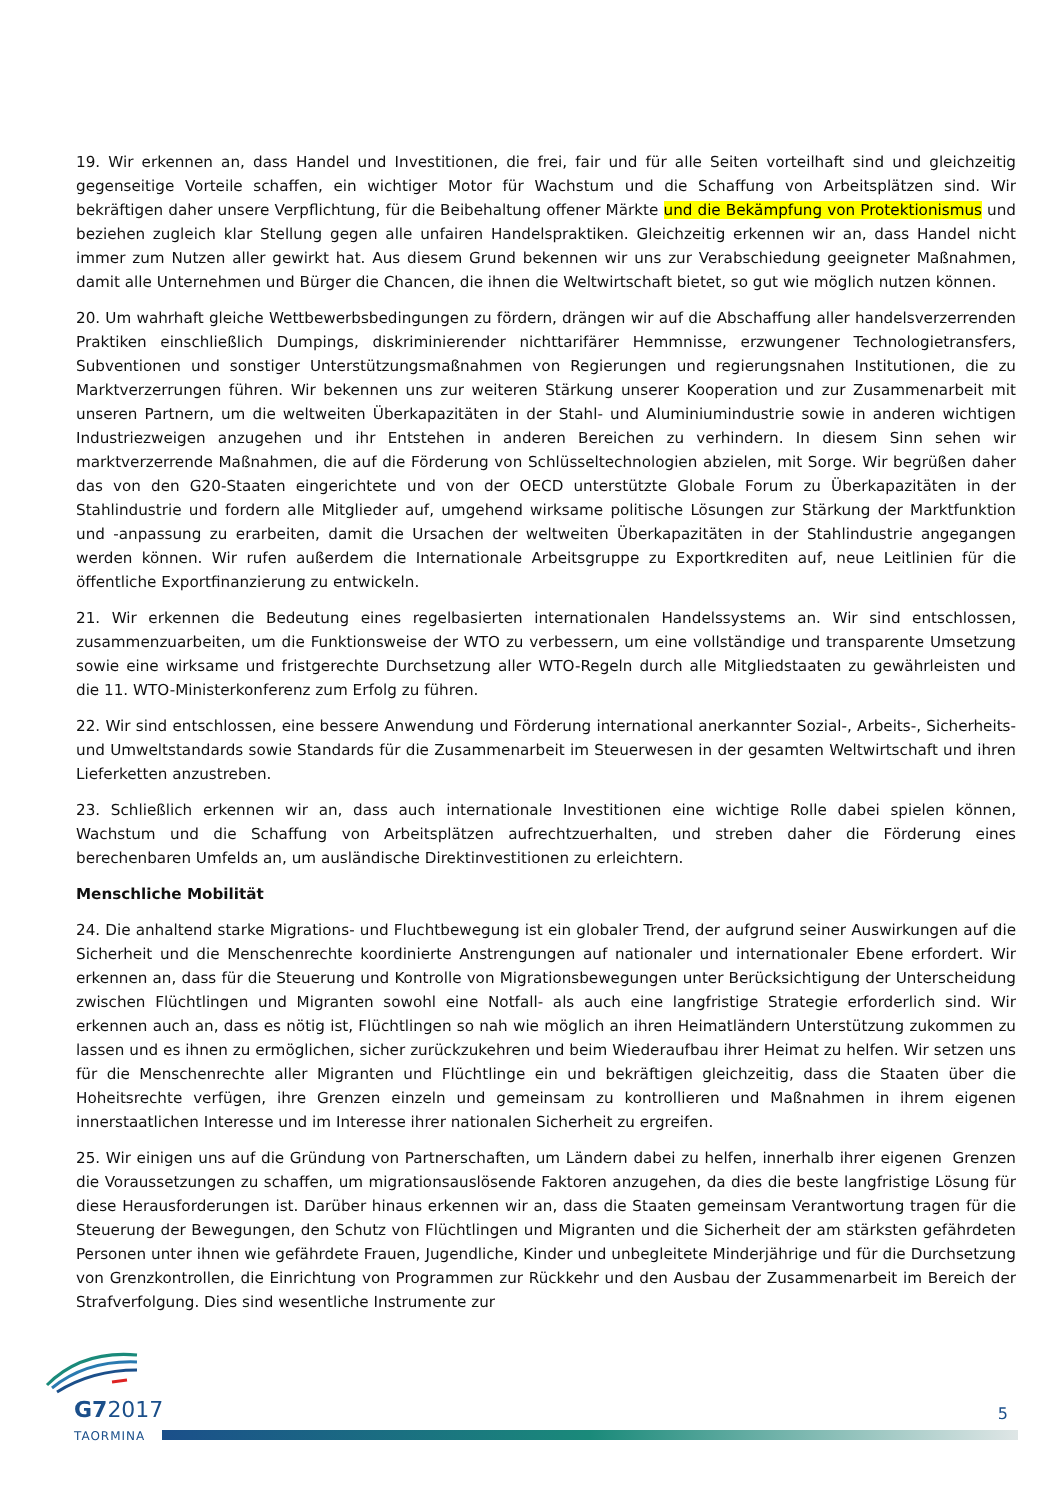19. Wir erkennen an, dass Handel und Investitionen, die frei, fair und für alle Seiten vorteilhaft sind und gleichzeitig gegenseitige Vorteile schaffen, ein wichtiger Motor für Wachstum und die Schaffung von Arbeitsplätzen sind. Wir bekräftigen daher unsere Verpflichtung, für die Beibehaltung offener Märkte und die Bekämpfung von Protektionismus und beziehen zugleich klar Stellung gegen alle unfairen Handelspraktiken. Gleichzeitig erkennen wir an, dass Handel nicht immer zum Nutzen aller gewirkt hat. Aus diesem Grund bekennen wir uns zur Verabschiedung geeigneter Maßnahmen, damit alle Unternehmen und Bürger die Chancen, die ihnen die Weltwirtschaft bietet, so gut wie möglich nutzen können.
20. Um wahrhaft gleiche Wettbewerbsbedingungen zu fördern, drängen wir auf die Abschaffung aller handelsverzerrenden Praktiken einschließlich Dumpings, diskriminierender nichttarifärer Hemmnisse, erzwungener Technologietransfers, Subventionen und sonstiger Unterstützungsmaßnahmen von Regierungen und regierungsnahen Institutionen, die zu Marktverzerrungen führen. Wir bekennen uns zur weiteren Stärkung unserer Kooperation und zur Zusammenarbeit mit unseren Partnern, um die weltweiten Überkapazitäten in der Stahl- und Aluminiumindustrie sowie in anderen wichtigen Industriezweigen anzugehen und ihr Entstehen in anderen Bereichen zu verhindern. In diesem Sinn sehen wir marktverzerrende Maßnahmen, die auf die Förderung von Schlüsseltechnologien abzielen, mit Sorge. Wir begrüßen daher das von den G20-Staaten eingerichtete und von der OECD unterstützte Globale Forum zu Überkapazitäten in der Stahlindustrie und fordern alle Mitglieder auf, umgehend wirksame politische Lösungen zur Stärkung der Marktfunktion und -anpassung zu erarbeiten, damit die Ursachen der weltweiten Überkapazitäten in der Stahlindustrie angegangen werden können. Wir rufen außerdem die Internationale Arbeitsgruppe zu Exportkrediten auf, neue Leitlinien für die öffentliche Exportfinanzierung zu entwickeln.
21. Wir erkennen die Bedeutung eines regelbasierten internationalen Handelssystems an. Wir sind entschlossen, zusammenzuarbeiten, um die Funktionsweise der WTO zu verbessern, um eine vollständige und transparente Umsetzung sowie eine wirksame und fristgerechte Durchsetzung aller WTO-Regeln durch alle Mitgliedstaaten zu gewährleisten und die 11. WTO-Ministerkonferenz zum Erfolg zu führen.
22. Wir sind entschlossen, eine bessere Anwendung und Förderung international anerkannter Sozial-, Arbeits-, Sicherheits- und Umweltstandards sowie Standards für die Zusammenarbeit im Steuerwesen in der gesamten Weltwirtschaft und ihren Lieferketten anzustreben.
23. Schließlich erkennen wir an, dass auch internationale Investitionen eine wichtige Rolle dabei spielen können, Wachstum und die Schaffung von Arbeitsplätzen aufrechtzuerhalten, und streben daher die Förderung eines berechenbaren Umfelds an, um ausländische Direktinvestitionen zu erleichtern.
Menschliche Mobilität
24. Die anhaltend starke Migrations- und Fluchtbewegung ist ein globaler Trend, der aufgrund seiner Auswirkungen auf die Sicherheit und die Menschenrechte koordinierte Anstrengungen auf nationaler und internationaler Ebene erfordert. Wir erkennen an, dass für die Steuerung und Kontrolle von Migrationsbewegungen unter Berücksichtigung der Unterscheidung zwischen Flüchtlingen und Migranten sowohl eine Notfall- als auch eine langfristige Strategie erforderlich sind. Wir erkennen auch an, dass es nötig ist, Flüchtlingen so nah wie möglich an ihren Heimatländern Unterstützung zukommen zu lassen und es ihnen zu ermöglichen, sicher zurückzukehren und beim Wiederaufbau ihrer Heimat zu helfen. Wir setzen uns für die Menschenrechte aller Migranten und Flüchtlinge ein und bekräftigen gleichzeitig, dass die Staaten über die Hoheitsrechte verfügen, ihre Grenzen einzeln und gemeinsam zu kontrollieren und Maßnahmen in ihrem eigenen innerstaatlichen Interesse und im Interesse ihrer nationalen Sicherheit zu ergreifen.
25. Wir einigen uns auf die Gründung von Partnerschaften, um Ländern dabei zu helfen, innerhalb ihrer eigenen Grenzen die Voraussetzungen zu schaffen, um migrationsauslösende Faktoren anzugehen, da dies die beste langfristige Lösung für diese Herausforderungen ist. Darüber hinaus erkennen wir an, dass die Staaten gemeinsam Verantwortung tragen für die Steuerung der Bewegungen, den Schutz von Flüchtlingen und Migranten und die Sicherheit der am stärksten gefährdeten Personen unter ihnen wie gefährdete Frauen, Jugendliche, Kinder und unbegleitete Minderjährige und für die Durchsetzung von Grenzkontrollen, die Einrichtung von Programmen zur Rückkehr und den Ausbau der Zusammenarbeit im Bereich der Strafverfolgung. Dies sind wesentliche Instrumente zur
G72017
TAORMINA
5